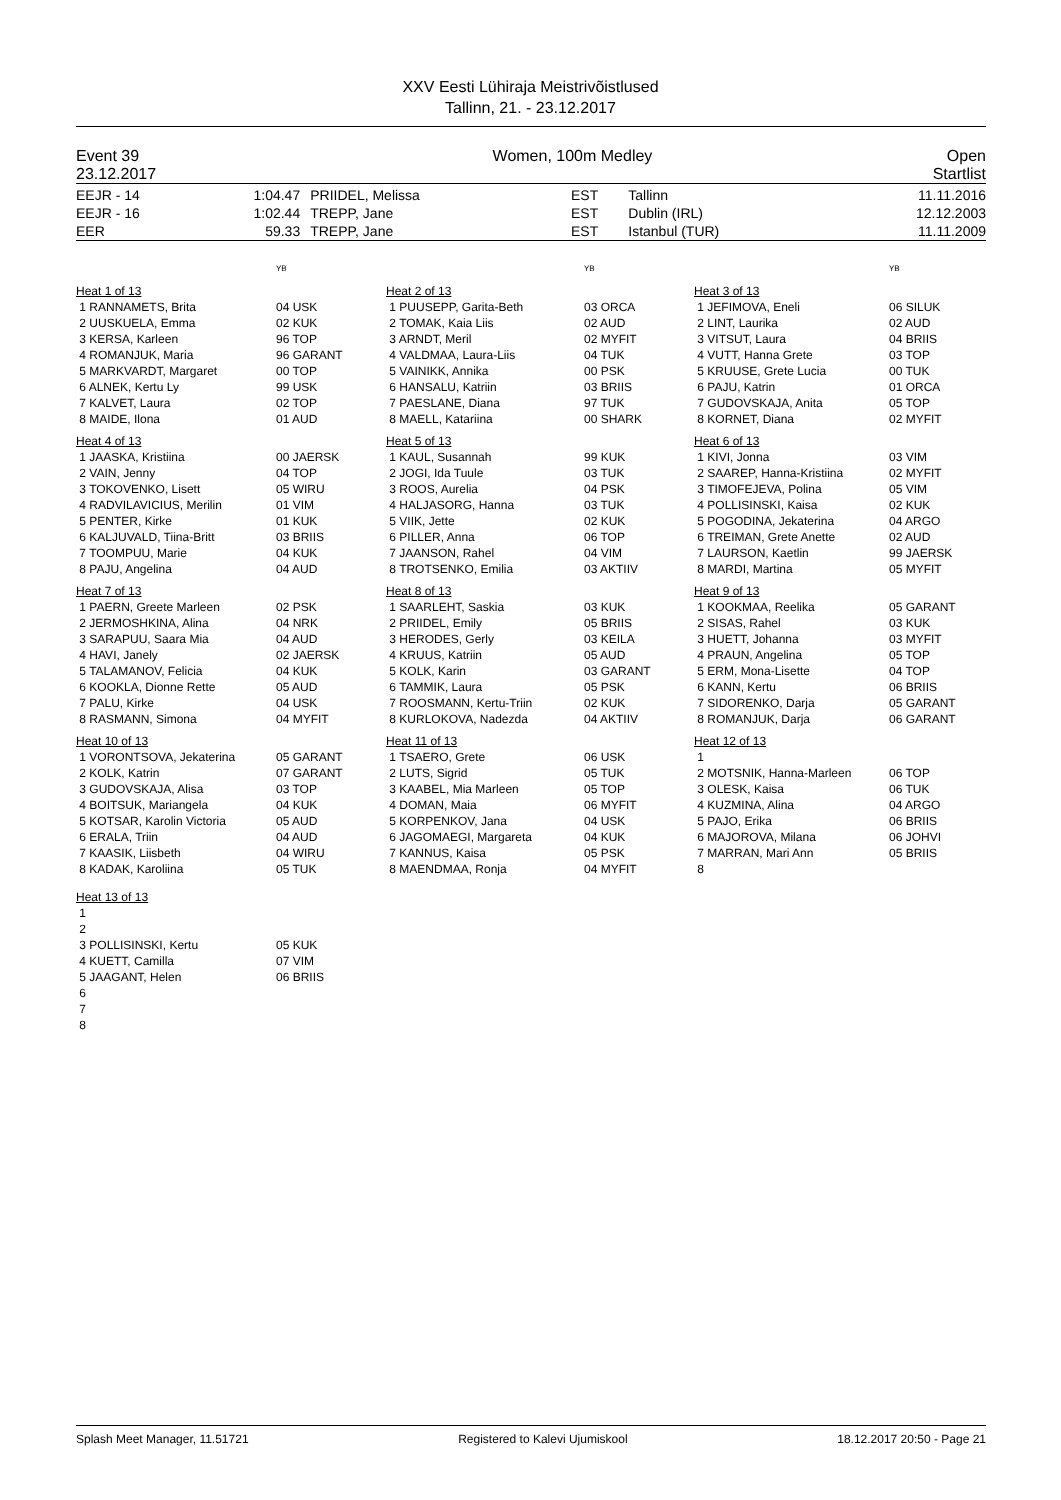XXV Eesti Lühiraja Meistrivõistlused
Tallinn, 21. - 23.12.2017
| Event 39 23.12.2017 | Women, 100m Medley | Open Startlist |
| EEJR - 14 EEJR - 16 EER | 1:04.47 1:02.44 59.33 | PRIIDEL, Melissa TREPP, Jane TREPP, Jane | EST EST EST | Tallinn Dublin (IRL) Istanbul (TUR) | 11.11.2016 12.12.2003 11.11.2009 |
| | YB | | YB | | YB |
| Heat 1 of 13 | | Heat 2 of 13 | | Heat 3 of 13 | |
| 1 RANNAMETS, Brita 2 UUSKUELA, Emma 3 KERSA, Karleen 4 ROMANJUK, Maria 5 MARKVARDT, Margaret 6 ALNEK, Kertu Ly 7 KALVET, Laura 8 MAIDE, Ilona | 04 USK 02 KUK 96 TOP 96 GARANT 00 TOP 99 USK 02 TOP 01 AUD | 1 PUUSEPP, Garita-Beth 2 TOMAK, Kaia Liis 3 ARNDT, Meril 4 VALDMAA, Laura-Liis 5 VAINIKK, Annika 6 HANSALU, Katriin 7 PAESLANE, Diana 8 MAELL, Katariina | 03 ORCA 02 AUD 02 MYFIT 04 TUK 00 PSK 03 BRIIS 97 TUK 00 SHARK | 1 JEFIMOVA, Eneli 2 LINT, Laurika 3 VITSUT, Laura 4 VUTT, Hanna Grete 5 KRUUSE, Grete Lucia 6 PAJU, Katrin 7 GUDOVSKAJA, Anita 8 KORNET, Diana | 06 SILUK 02 AUD 04 BRIIS 03 TOP 00 TUK 01 ORCA 05 TOP 02 MYFIT |
| Heat 4 of 13 | | Heat 5 of 13 | | Heat 6 of 13 | |
| 1 JAASKA, Kristiina 2 VAIN, Jenny 3 TOKOVENKO, Lisett 4 RADVILAVICIUS, Merilin 5 PENTER, Kirke 6 KALJUVALD, Tiina-Britt 7 TOOMPUU, Marie 8 PAJU, Angelina | 00 JAERSK 04 TOP 05 WIRU 01 VIM 01 KUK 03 BRIIS 04 KUK 04 AUD | 1 KAUL, Susannah 2 JOGI, Ida Tuule 3 ROOS, Aurelia 4 HALJASORG, Hanna 5 VIIK, Jette 6 PILLER, Anna 7 JAANSON, Rahel 8 TROTSENKO, Emilia | 99 KUK 03 TUK 04 PSK 03 TUK 02 KUK 06 TOP 04 VIM 03 AKTIIV | 1 KIVI, Jonna 2 SAAREP, Hanna-Kristiina 3 TIMOFEJEVA, Polina 4 POLLISINSKI, Kaisa 5 POGODINA, Jekaterina 6 TREIMAN, Grete Anette 7 LAURSON, Kaetlin 8 MARDI, Martina | 03 VIM 02 MYFIT 05 VIM 02 KUK 04 ARGO 02 AUD 99 JAERSK 05 MYFIT |
| Heat 7 of 13 | | Heat 8 of 13 | | Heat 9 of 13 | |
| 1 PAERN, Greete Marleen 2 JERMOSHKINA, Alina 3 SARAPUU, Saara Mia 4 HAVI, Janely 5 TALAMANOV, Felicia 6 KOOKLA, Dionne Rette 7 PALU, Kirke 8 RASMANN, Simona | 02 PSK 04 NRK 04 AUD 02 JAERSK 04 KUK 05 AUD 04 USK 04 MYFIT | 1 SAARLEHT, Saskia 2 PRIIDEL, Emily 3 HERODES, Gerly 4 KRUUS, Katriin 5 KOLK, Karin 6 TAMMIK, Laura 7 ROOSMANN, Kertu-Triin 8 KURLOKOVA, Nadezda | 03 KUK 05 BRIIS 03 KEILA 05 AUD 03 GARANT 05 PSK 02 KUK 04 AKTIIV | 1 KOOKMAA, Reelika 2 SISAS, Rahel 3 HUETT, Johanna 4 PRAUN, Angelina 5 ERM, Mona-Lisette 6 KANN, Kertu 7 SIDORENKO, Darja 8 ROMANJUK, Darja | 05 GARANT 03 KUK 03 MYFIT 05 TOP 04 TOP 06 BRIIS 05 GARANT 06 GARANT |
| Heat 10 of 13 | | Heat 11 of 13 | | Heat 12 of 13 | |
| 1 VORONTSOVA, Jekaterina 2 KOLK, Katrin 3 GUDOVSKAJA, Alisa 4 BOITSUK, Mariangela 5 KOTSAR, Karolin Victoria 6 ERALA, Triin 7 KAASIK, Liisbeth 8 KADAK, Karoliina | 05 GARANT 07 GARANT 03 TOP 04 KUK 05 AUD 04 AUD 04 WIRU 05 TUK | 1 TSAERO, Grete 2 LUTS, Sigrid 3 KAABEL, Mia Marleen 4 DOMAN, Maia 5 KORPENKOV, Jana 6 JAGOMAEGI, Margareta 7 KANNUS, Kaisa 8 MAENDMAA, Ronja | 06 USK 05 TUK 05 TOP 06 MYFIT 04 USK 04 KUK 05 PSK 04 MYFIT | 1 2 MOTSNIK, Hanna-Marleen 3 OLESK, Kaisa 4 KUZMINA, Alina 5 PAJO, Erika 6 MAJOROVA, Milana 7 MARRAN, Mari Ann 8 | 06 TOP 06 TUK 04 ARGO 06 BRIIS 06 JOHVI 05 BRIIS |
| Heat 13 of 13 | | | | | |
| 1 2 3 POLLISINSKI, Kertu 4 KUETT, Camilla 5 JAAGANT, Helen 6 7 8 | 05 KUK 07 VIM 06 BRIIS | | | | |
Splash Meet Manager, 11.51721 Registered to Kalevi Ujumiskool 18.12.2017 20:50 - Page 21